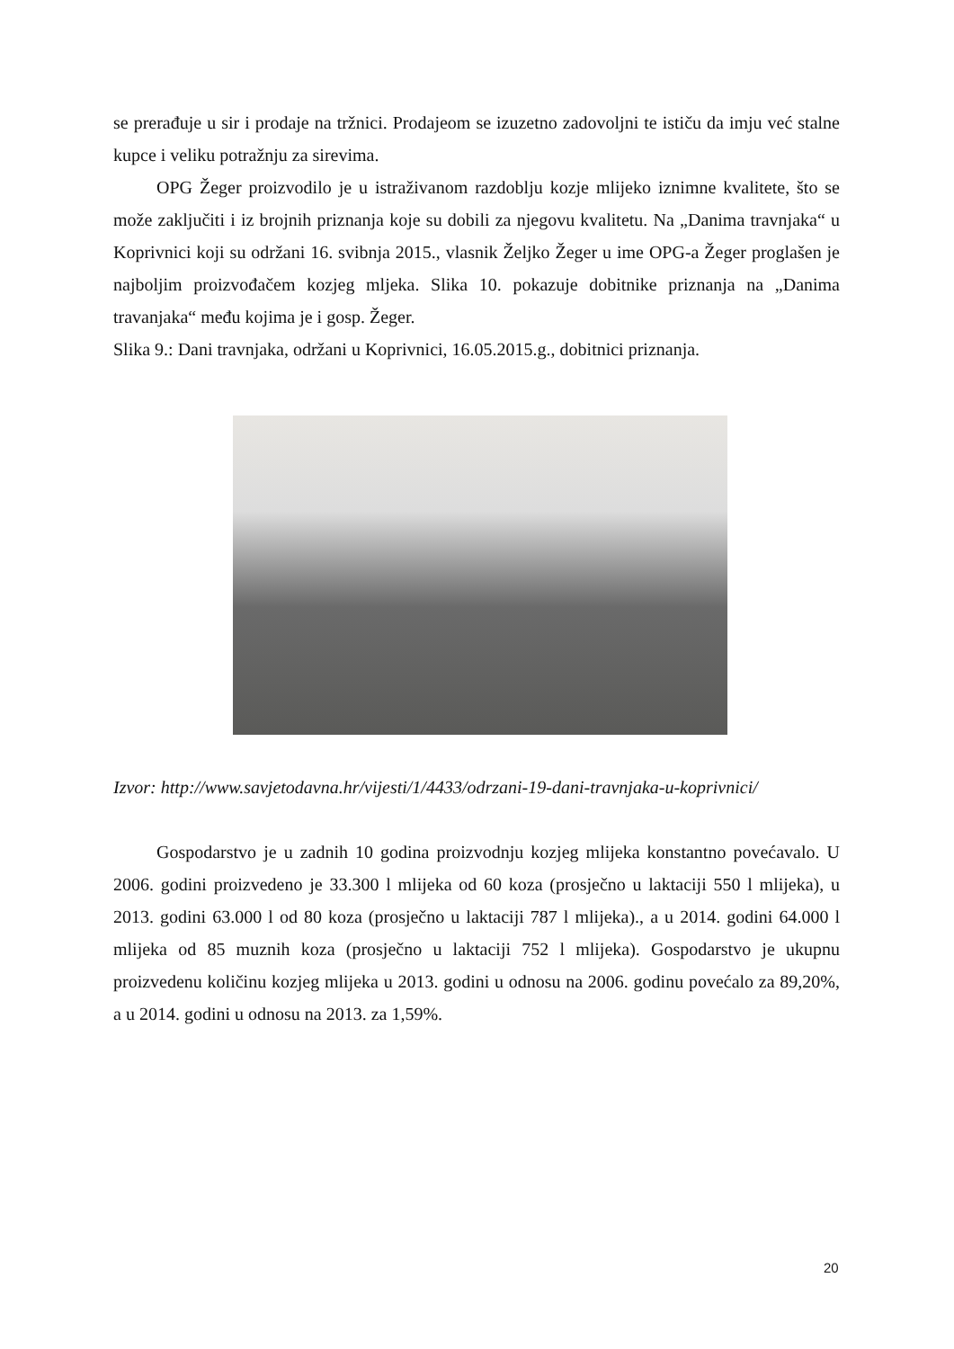se prerađuje u sir i prodaje na tržnici. Prodajeom se izuzetno zadovoljni te ističu da imju već stalne kupce i veliku potražnju za sirevima.
OPG Žeger proizvodilo je u istraživanom razdoblju kozje mlijeko iznimne kvalitete, što se može zaključiti i iz brojnih priznanja koje su dobili za njegovu kvalitetu. Na „Danima travnjaka“ u Koprivnici koji su održani 16. svibnja 2015., vlasnik Željko Žeger u ime OPG-a Žeger proglašen je najboljim proizvođačem kozjeg mljeka. Slika 10. pokazuje dobitnike priznanja na „Danima travanjaka“ među kojima je i gosp. Žeger.
Slika 9.: Dani travnjaka, održani u Koprivnici, 16.05.2015.g., dobitnici priznanja.
Izvor: http://www.savjetodavna.hr/vijesti/1/4433/odrzani-19-dani-travnjaka-u-koprivnici/
Gospodarstvo je u zadnih 10 godina proizvodnju kozjeg mlijeka konstantno povećavalo. U 2006. godini proizvedeno je 33.300 l mlijeka od 60 koza (prosječno u laktaciji 550 l mlijeka), u 2013. godini 63.000 l od 80 koza (prosječno u laktaciji 787 l mlijeka)., a u 2014. godini 64.000 l mlijeka od 85 muznih koza (prosječno u laktaciji 752 l mlijeka). Gospodarstvo je ukupnu proizvedenu količinu kozjeg mlijeka u 2013. godini u odnosu na 2006. godinu povećalo za 89,20%, a u 2014. godini u odnosu na 2013. za 1,59%.
20